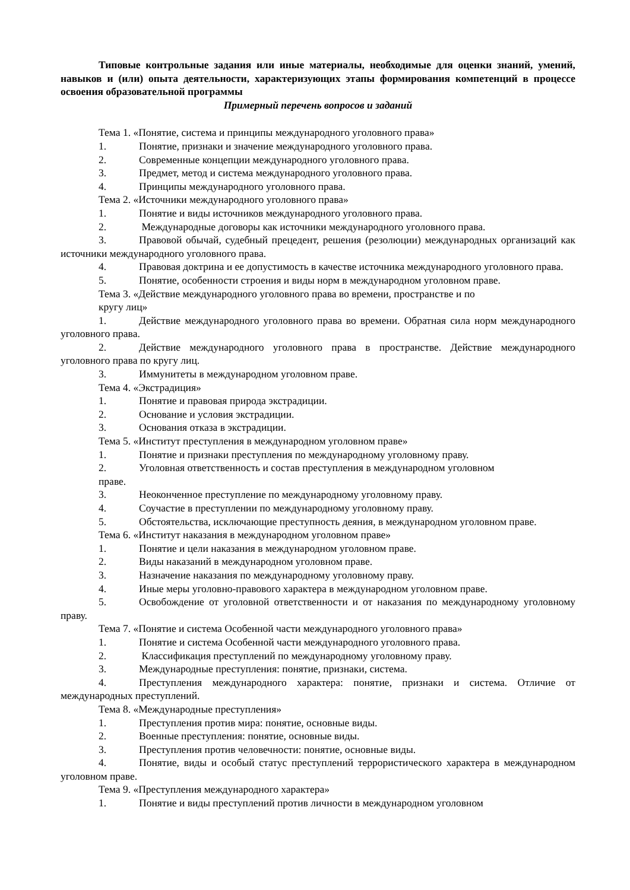Типовые контрольные задания или иные материалы, необходимые для оценки знаний, умений, навыков и (или) опыта деятельности, характеризующих этапы формирования компетенций в процессе освоения образовательной программы
Примерный перечень вопросов и заданий
Тема 1. «Понятие, система и принципы международного уголовного права»
1. Понятие, признаки и значение международного уголовного права.
2. Современные концепции международного уголовного права.
3. Предмет, метод и система международного уголовного права.
4. Принципы международного уголовного права.
Тема 2. «Источники международного уголовного права»
1. Понятие и виды источников международного уголовного права.
2. Международные договоры как источники международного уголовного права.
3. Правовой обычай, судебный прецедент, решения (резолюции) международных организаций как источники международного уголовного права.
4. Правовая доктрина и ее допустимость в качестве источника международного уголовного права.
5. Понятие, особенности строения и виды норм в международном уголовном праве.
Тема 3. «Действие международного уголовного права во времени, пространстве и по
кругу лиц»
1. Действие международного уголовного права во времени. Обратная сила норм международного уголовного права.
2. Действие международного уголовного права в пространстве. Действие международного уголовного права по кругу лиц.
3. Иммунитеты в международном уголовном праве.
Тема 4. «Экстрадиция»
1. Понятие и правовая природа экстрадиции.
2. Основание и условия экстрадиции.
3. Основания отказа в экстрадиции.
Тема 5. «Институт преступления в международном уголовном праве»
1. Понятие и признаки преступления по международному уголовному праву.
2. Уголовная ответственность и состав преступления в международном уголовном
праве.
3. Неоконченное преступление по международному уголовному праву.
4. Соучастие в преступлении по международному уголовному праву.
5. Обстоятельства, исключающие преступность деяния, в международном уголовном праве.
Тема 6. «Институт наказания в международном уголовном праве»
1. Понятие и цели наказания в международном уголовном праве.
2. Виды наказаний в международном уголовном праве.
3. Назначение наказания по международному уголовному праву.
4. Иные меры уголовно-правового характера в международном уголовном праве.
5. Освобождение от уголовной ответственности и от наказания по международному уголовному праву.
Тема 7. «Понятие и система Особенной части международного уголовного права»
1. Понятие и система Особенной части международного уголовного права.
2. Классификация преступлений по международному уголовному праву.
3. Международные преступления: понятие, признаки, система.
4. Преступления международного характера: понятие, признаки и система. Отличие от международных преступлений.
Тема 8. «Международные преступления»
1. Преступления против мира: понятие, основные виды.
2. Военные преступления: понятие, основные виды.
3. Преступления против человечности: понятие, основные виды.
4. Понятие, виды и особый статус преступлений террористического характера в международном уголовном праве.
Тема 9. «Преступления международного характера»
1. Понятие и виды преступлений против личности в международном уголовном